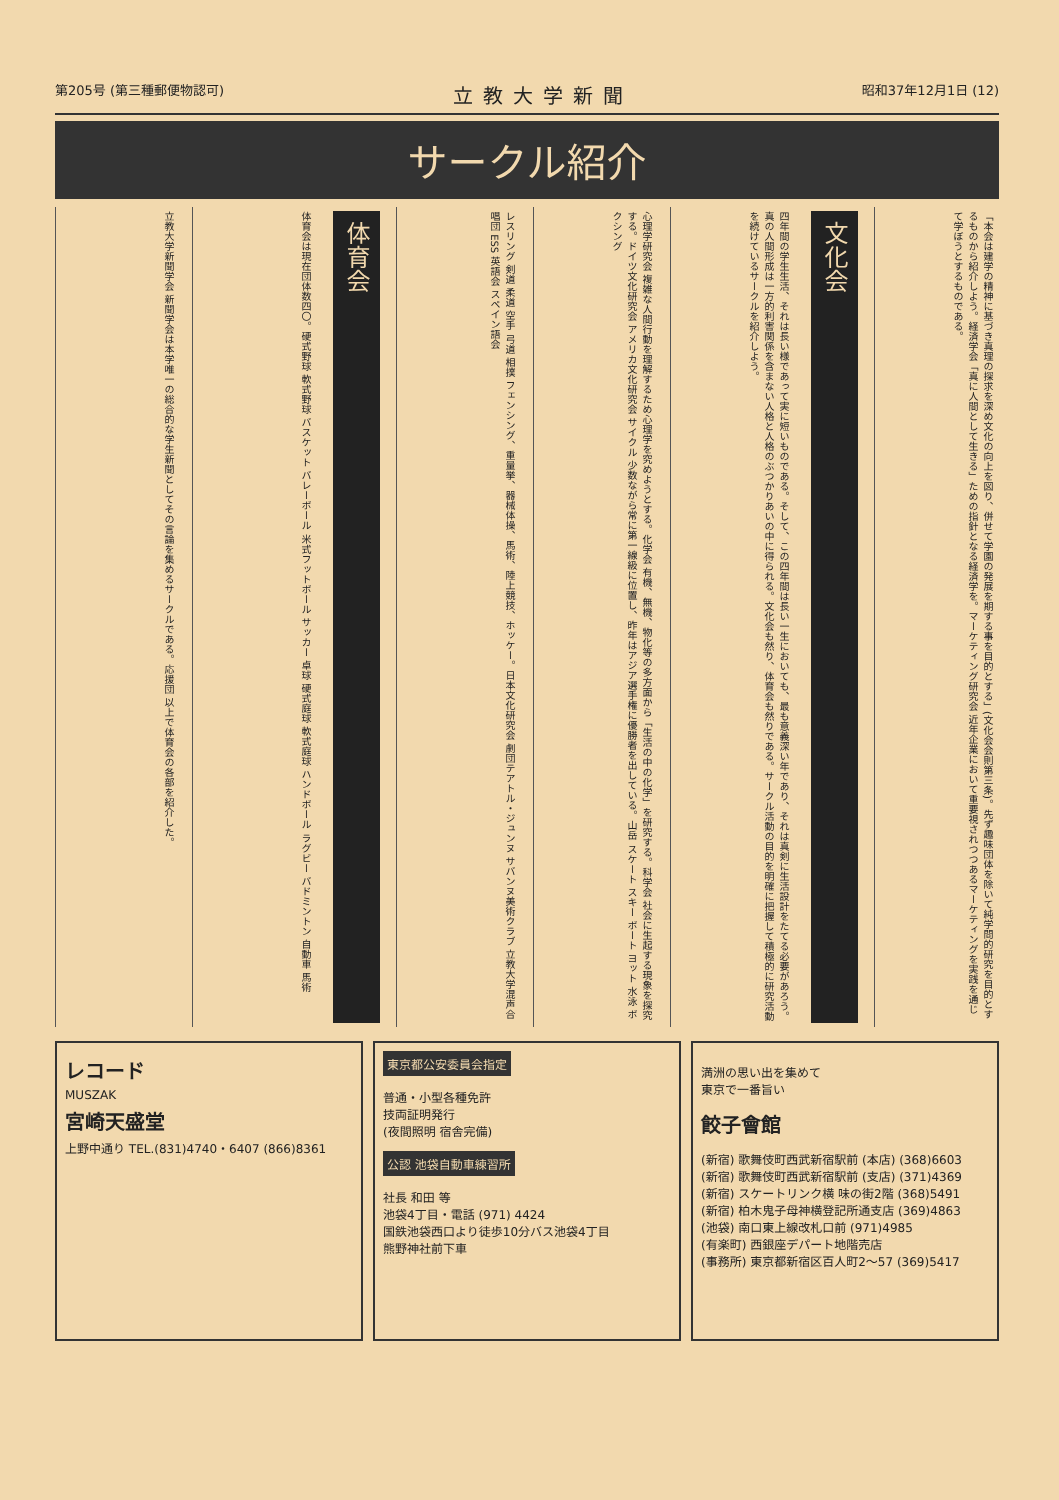第205号 (第三種郵便物認可) 立教大学新聞 昭和37年12月1日 (12)
サークル紹介
「本会は建学の精神に基づき真理の探求を深め文化の向上を図り、併せて学園の発展を期する事を目的とする」(文化会会則第三条)。先ず趣味団体を除いて純学問的研究を目的とするものから紹介しよう。経済学会「真に人間として生きる」ための指針となる経済学を。マーケティング研究会 近年企業において重要視されつつあるマーケティングを実践を通じて学ぼうとするものである。
文化会
四年間の学生生活、それは長い様であって実に短いものである。そして、この四年間は長い一生においても、最も意義深い年であり、それは真剣に生活設計をたてる必要があろう。真の人間形成は一方的利害関係を含まない人格と人格のぶつかりあいの中に得られる。文化会も然り、体育会も然りである。サークル活動の目的を明確に把握して積極的に研究活動を続けているサークルを紹介しよう。
心理学研究会 複雑な人間行動を理解するため心理学を究めようとする。化学会 有機、無機、物化等の多方面から「生活の中の化学」を研究する。科学会 社会に生起する現象を探究する。ドイツ文化研究会 アメリカ文化研究会 サイクル 少数ながら常に第一線級に位置し、昨年はアジア選手権に優勝者を出している。山岳 スケート スキー ボート ヨット 水泳 ボクシング
レスリング 剣道 柔道 空手 弓道 相撲 フェンシング、重量挙、器械体操、馬術、陸上競技、ホッケー。日本文化研究会 劇団テアトル・ジュンヌ サバンヌ美術クラブ 立教大学混声合唱団 ESS 英語会 スペイン語会
体育会
体育会は現在団体数四〇。硬式野球 軟式野球 バスケット バレーボール 米式フットボール サッカー 卓球 硬式庭球 軟式庭球 ハンドボール ラグビー バドミントン 自動車 馬術
立教大学新聞学会 新聞学会は本学唯一の総合的な学生新聞としてその言論を集めるサークルである。応援団 以上で体育会の各部を紹介した。
レコード
MUSZAK
宮崎天盛堂
上野中通り TEL.(831)4740・6407 (866)8361
東京都公安委員会指定
普通・小型各種免許
技両証明発行
(夜間照明 宿舎完備)
公認 池袋自動車練習所
社長 和田 等
池袋4丁目・電話 (971) 4424
国鉄池袋西口より徒歩10分バス池袋4丁目
熊野神社前下車
満洲の思い出を集めて
東京で一番旨い
餃子會館
(新宿) 歌舞伎町西武新宿駅前 (本店) (368)6603
(新宿) 歌舞伎町西武新宿駅前 (支店) (371)4369
(新宿) スケートリンク横 味の街2階 (368)5491
(新宿) 柏木鬼子母神横登記所通支店 (369)4863
(池袋) 南口東上線改札口前 (971)4985
(有楽町) 西銀座デパート地階売店
(事務所) 東京都新宿区百人町2～57 (369)5417